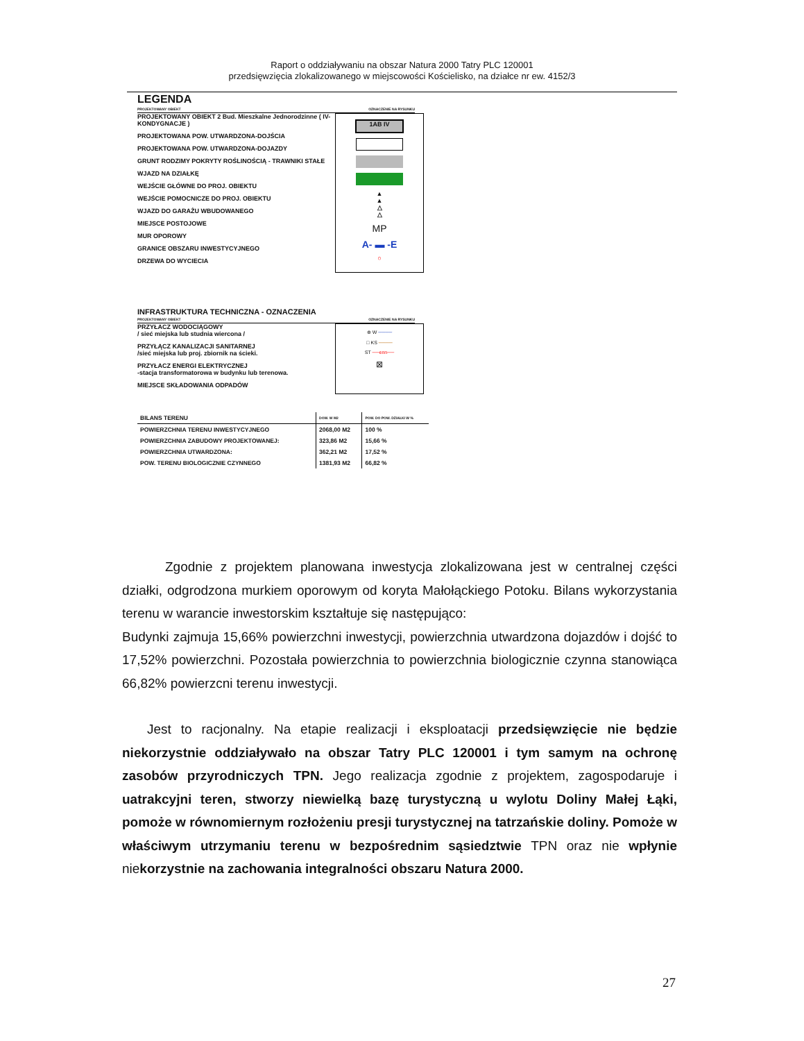Raport o oddziaływaniu na obszar Natura 2000 Tatry PLC 120001
przedsięwzięcia zlokalizowanego w miejscowości Kościelisko, na działce nr ew. 4152/3
LEGENDA
PROJEKTOWANY OBIEKT OZNACZENIE NA RYSUNKU
PROJEKTOWANY OBIEKT 2 Bud. Mieszkalne Jednorodzinne ( IV-KONDYGNACJE )
PROJEKTOWANA POW. UTWARDZONA-DOJŚCIA
PROJEKTOWANA POW. UTWARDZONA-DOJAZDY
GRUNT RODZIMY POKRYTY ROŚLINOŚCIĄ - TRAWNIKI STAŁE
WJAZD NA DZIAŁKĘ
WEJŚCIE GŁÓWNE DO PROJ. OBIEKTU
WEJŚCIE POMOCNICZE DO PROJ. OBIEKTU
WJAZD DO GARAŻU WBUDOWANEGO
MIEJSCE POSTOJOWE
MUR OPOROWY
GRANICE OBSZARU INWESTYCYJNEGO
DRZEWA DO WYCIECIA
1AB IV
▲
▲
△
△
MP
A- ▬ -E
○
INFRASTRUKTURA TECHNICZNA - OZNACZENIA
PROJEKTOWANY OBIEKT OZNACZENIE NA RYSUNKU
PRZYŁACZ WODOCIĄGOWY
/ sieć miejska lub studnia wiercona /
PRZYŁĄCZ KANALIZACJI SANITARNEJ
/sieć miejska lub proj. zbiornik na ścieki.
PRZYŁACZ ENERGI ELEKTRYCZNEJ
-stacja transformatorowa w budynku lub terenowa.
MIEJSCE SKŁADOWANIA ODPADÓW
⊕ W ────
□ KS ────
ST ──enn──
⊠
| BILANS TERENU | DOW. W M2 | POW. DO POW. DZIAŁKI W % |
| --- | --- | --- |
| POWIERZCHNIA TERENU INWESTYCYJNEGO | 2068,00 M2 | 100 % |
| POWIERZCHNIA ZABUDOWY PROJEKTOWANEJ: | 323,86 M2 | 15,66 % |
| POWIERZCHNIA UTWARDZONA: | 362,21 M2 | 17,52 % |
| POW. TERENU BIOLOGICZNIE CZYNNEGO | 1381,93 M2 | 66,82 % |
Zgodnie z projektem planowana inwestycja zlokalizowana jest w centralnej części działki, odgrodzona murkiem oporowym od koryta Małołąckiego Potoku. Bilans wykorzystania terenu w warancie inwestorskim kształtuje się następująco:
Budynki zajmuja 15,66% powierzchni inwestycji, powierzchnia utwardzona dojazdów i dojść to 17,52% powierzchni. Pozostała powierzchnia to powierzchnia biologicznie czynna stanowiąca 66,82% powierzcni terenu inwestycji.
Jest to racjonalny. Na etapie realizacji i eksploatacji przedsięwzięcie nie będzie niekorzystnie oddziaływało na obszar Tatry PLC 120001 i tym samym na ochronę zasobów przyrodniczych TPN. Jego realizacja zgodnie z projektem, zagospodaruje i uatrakcyjni teren, stworzy niewielką bazę turystyczną u wylotu Doliny Małej Łąki, pomoże w równomiernym rozłożeniu presji turystycznej na tatrzańskie doliny. Pomoże w właściwym utrzymaniu terenu w bezpośrednim sąsiedztwie TPN oraz nie wpłynie niekorzystnie na zachowania integralności obszaru Natura 2000.
27